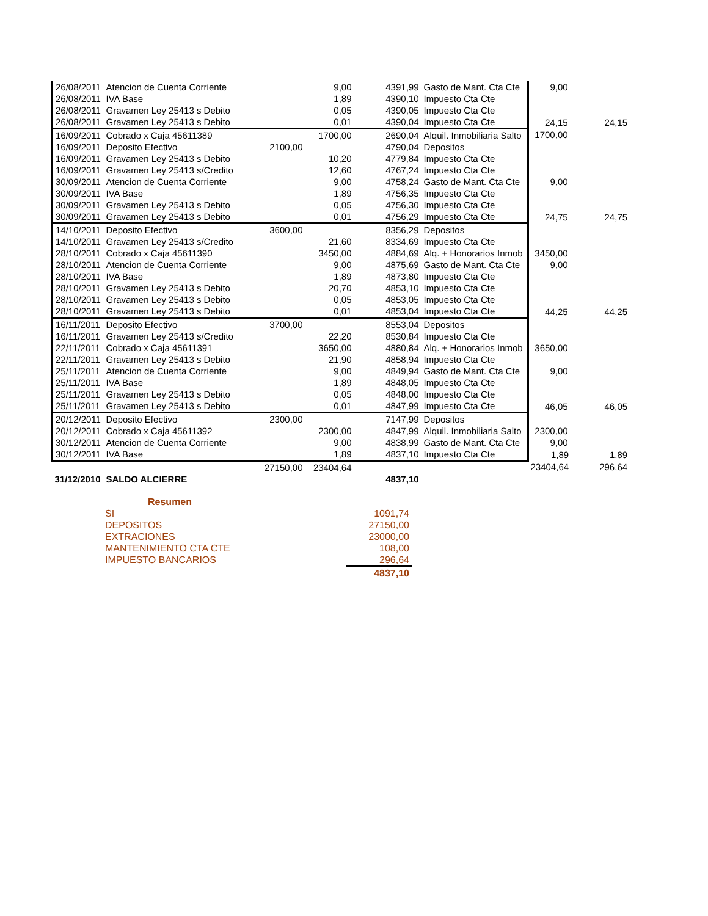| 26/08/2011 | Atencion de Cuenta Corriente | | 9,00 | 4391,99 | Gasto de Mant. Cta Cte | 9,00 | |
| 26/08/2011 | IVA Base | | 1,89 | 4390,10 | Impuesto Cta Cte | | |
| 26/08/2011 | Gravamen Ley 25413 s Debito | | 0,05 | 4390,05 | Impuesto Cta Cte | | |
| 26/08/2011 | Gravamen Ley 25413 s Debito | | 0,01 | 4390,04 | Impuesto Cta Cte | 24,15 | 24,15 |
| 16/09/2011 | Cobrado x Caja 45611389 | | 1700,00 | 2690,04 | Alquil. Inmobiliaria Salto | 1700,00 | |
| 16/09/2011 | Deposito Efectivo | 2100,00 | | 4790,04 | Depositos | | |
| 16/09/2011 | Gravamen Ley 25413 s Debito | | 10,20 | 4779,84 | Impuesto Cta Cte | | |
| 16/09/2011 | Gravamen Ley 25413 s/Credito | | 12,60 | 4767,24 | Impuesto Cta Cte | | |
| 30/09/2011 | Atencion de Cuenta Corriente | | 9,00 | 4758,24 | Gasto de Mant. Cta Cte | 9,00 | |
| 30/09/2011 | IVA Base | | 1,89 | 4756,35 | Impuesto Cta Cte | | |
| 30/09/2011 | Gravamen Ley 25413 s Debito | | 0,05 | 4756,30 | Impuesto Cta Cte | | |
| 30/09/2011 | Gravamen Ley 25413 s Debito | | 0,01 | 4756,29 | Impuesto Cta Cte | 24,75 | 24,75 |
| 14/10/2011 | Deposito Efectivo | 3600,00 | | 8356,29 | Depositos | | |
| 14/10/2011 | Gravamen Ley 25413 s/Credito | | 21,60 | 8334,69 | Impuesto Cta Cte | | |
| 28/10/2011 | Cobrado x Caja 45611390 | | 3450,00 | 4884,69 | Alq. + Honorarios Inmob | 3450,00 | |
| 28/10/2011 | Atencion de Cuenta Corriente | | 9,00 | 4875,69 | Gasto de Mant. Cta Cte | 9,00 | |
| 28/10/2011 | IVA Base | | 1,89 | 4873,80 | Impuesto Cta Cte | | |
| 28/10/2011 | Gravamen Ley 25413 s Debito | | 20,70 | 4853,10 | Impuesto Cta Cte | | |
| 28/10/2011 | Gravamen Ley 25413 s Debito | | 0,05 | 4853,05 | Impuesto Cta Cte | | |
| 28/10/2011 | Gravamen Ley 25413 s Debito | | 0,01 | 4853,04 | Impuesto Cta Cte | 44,25 | 44,25 |
| 16/11/2011 | Deposito Efectivo | 3700,00 | | 8553,04 | Depositos | | |
| 16/11/2011 | Gravamen Ley 25413 s/Credito | | 22,20 | 8530,84 | Impuesto Cta Cte | | |
| 22/11/2011 | Cobrado x Caja 45611391 | | 3650,00 | 4880,84 | Alq. + Honorarios Inmob | 3650,00 | |
| 22/11/2011 | Gravamen Ley 25413 s Debito | | 21,90 | 4858,94 | Impuesto Cta Cte | | |
| 25/11/2011 | Atencion de Cuenta Corriente | | 9,00 | 4849,94 | Gasto de Mant. Cta Cte | 9,00 | |
| 25/11/2011 | IVA Base | | 1,89 | 4848,05 | Impuesto Cta Cte | | |
| 25/11/2011 | Gravamen Ley 25413 s Debito | | 0,05 | 4848,00 | Impuesto Cta Cte | | |
| 25/11/2011 | Gravamen Ley 25413 s Debito | | 0,01 | 4847,99 | Impuesto Cta Cte | 46,05 | 46,05 |
| 20/12/2011 | Deposito Efectivo | 2300,00 | | 7147,99 | Depositos | | |
| 20/12/2011 | Cobrado x Caja 45611392 | | 2300,00 | 4847,99 | Alquil. Inmobiliaria Salto | 2300,00 | |
| 30/12/2011 | Atencion de Cuenta Corriente | | 9,00 | 4838,99 | Gasto de Mant. Cta Cte | 9,00 | |
| 30/12/2011 | IVA Base | | 1,89 | 4837,10 | Impuesto Cta Cte | 1,89 | 1,89 |
| | | 27150,00 | 23404,64 | | | 23404,64 | 296,64 |
| 31/12/2010 | SALDO ALCIERRE | | | 4837,10 | | | |
| Resumen | |
| SI | 1091,74 |
| DEPOSITOS | 27150,00 |
| EXTRACIONES | 23000,00 |
| MANTENIMIENTO CTA CTE | 108,00 |
| IMPUESTO BANCARIOS | 296,64 |
| | 4837,10 |